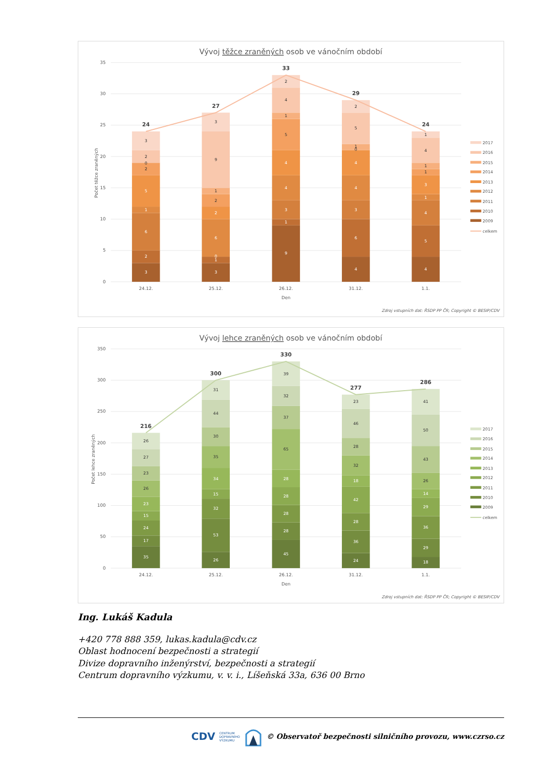Vývoj těžce zraněných osob ve vánočním období
35
30
25
20
15
10
5
0
Počet těžce zraněných
3
2
6
1
5
2
0
2
3
3
1
0
6
2
2
1
9
3
9
1
3
4
4
5
1
4
2
4
6
3
4
4
1
0
5
2
4
5
4
1
3
1
1
4
1
24
27
33
29
24
24.12.
25.12.
26.12.
31.12.
1.1.
Den
2017
2016
2015
2014
2013
2012
2011
2010
2009
celkem
Zdroj vstupních dat: ŘSDP PP ČR; Copyright © BESIP/CDV
Vývoj lehce zraněných osob ve vánočním období
350
300
250
200
150
100
50
0
Počet lehce zraněných
35
17
24
15
23
26
23
27
26
26
53
32
15
34
35
30
44
31
45
28
28
28
28
65
37
32
39
24
36
28
42
18
32
28
46
23
18
29
36
29
14
26
43
50
41
216
300
330
277
286
24.12.
25.12.
26.12.
31.12.
1.1.
Den
2017
2016
2015
2014
2013
2012
2011
2010
2009
celkem
Zdroj vstupních dat: ŘSDP PP ČR; Copyright © BESIP/CDV
Ing. Lukáš Kadula
+420 778 888 359, lukas.kadula@cdv.cz
Oblast hodnocení bezpečnosti a strategií
Divize dopravního inženýrství, bezpečnosti a strategií
Centrum dopravního výzkumu, v. v. i., Líšeňská 33a, 636 00 Brno
CDV CENTRUM
DOPRAVNÍHO
VÝZKUMU © Observatoř bezpečnosti silničního provozu, www.czrso.cz